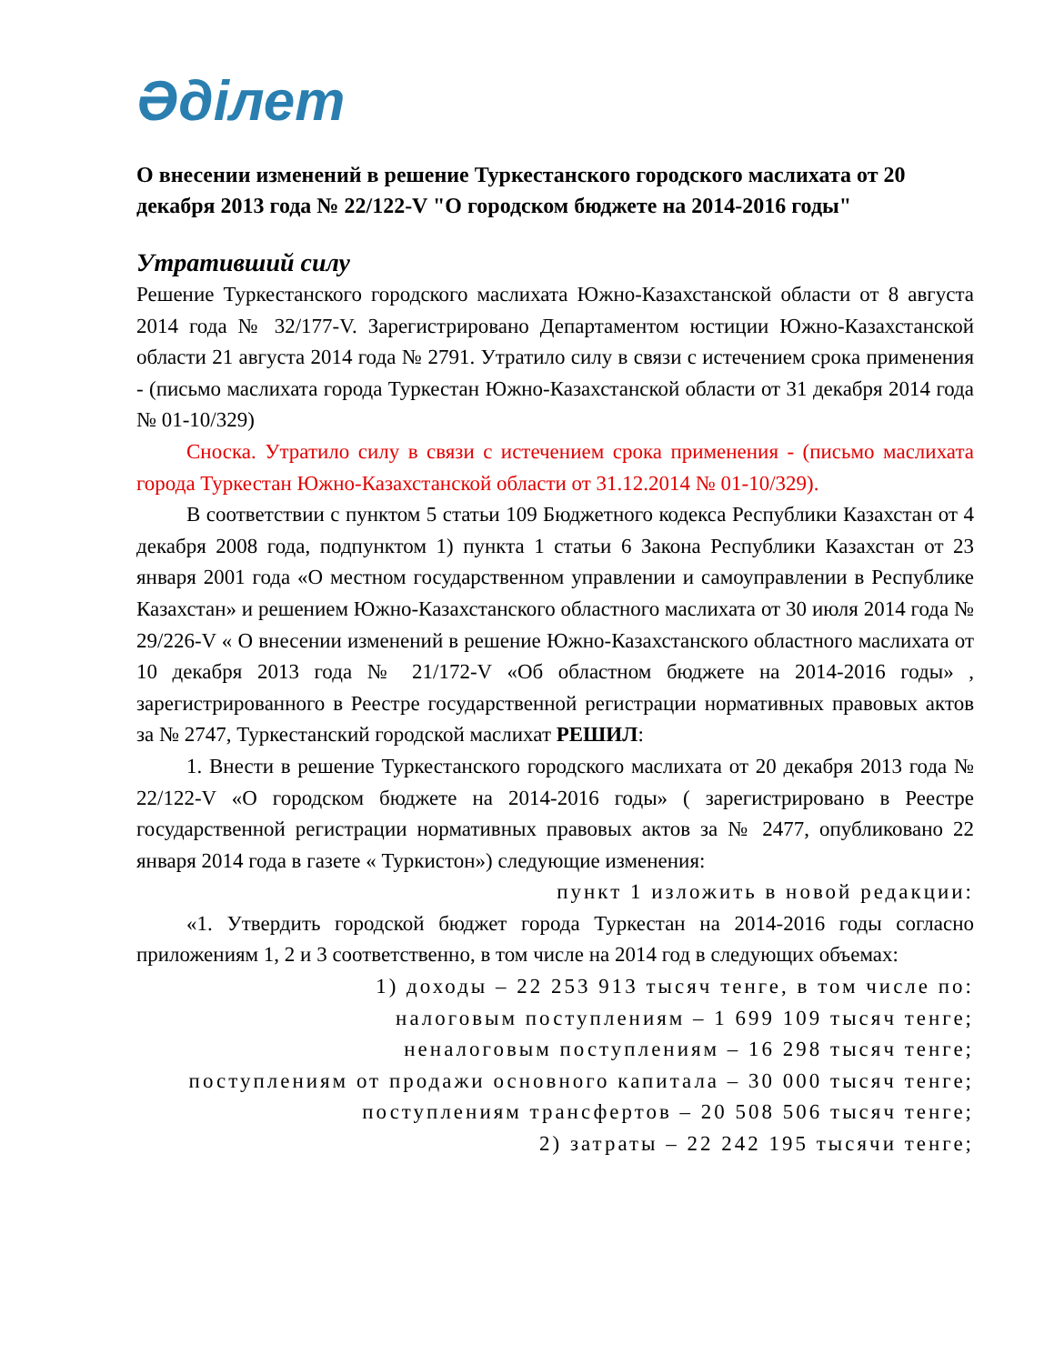Әділет
О внесении изменений в решение Туркестанского городского маслихата от 20 декабря 2013 года № 22/122-V "О городском бюджете на 2014-2016 годы"
Утративший силу
Решение Туркестанского городского маслихата Южно-Казахстанской области от 8 августа 2014 года № 32/177-V. Зарегистрировано Департаментом юстиции Южно-Казахстанской области 21 августа 2014 года № 2791. Утратило силу в связи с истечением срока применения - (письмо маслихата города Туркестан Южно-Казахстанской области от 31 декабря 2014 года № 01-10/329)
Сноска. Утратило силу в связи с истечением срока применения - (письмо маслихата города Туркестан Южно-Казахстанской области от 31.12.2014 № 01-10/329).
В соответствии с пунктом 5 статьи 109 Бюджетного кодекса Республики Казахстан от 4 декабря 2008 года, подпунктом 1) пункта 1 статьи 6 Закона Республики Казахстан от 23 января 2001 года «О местном государственном управлении и самоуправлении в Республике Казахстан» и решением Южно-Казахстанского областного маслихата от 30 июля 2014 года № 29/226-V « О внесении изменений в решение Южно-Казахстанского областного маслихата от 10 декабря 2013 года № 21/172-V «Об областном бюджете на 2014-2016 годы» , зарегистрированного в Реестре государственной регистрации нормативных правовых актов за № 2747, Туркестанский городской маслихат РЕШИЛ:
1. Внести в решение Туркестанского городского маслихата от 20 декабря 2013 года № 22/122-V «О городском бюджете на 2014-2016 годы» ( зарегистрировано в Реестре государственной регистрации нормативных правовых актов за № 2477, опубликовано 22 января 2014 года в газете « Туркистон») следующие изменения:
пункт 1 изложить в новой редакции:
«1. Утвердить городской бюджет города Туркестан на 2014-2016 годы согласно приложениям 1, 2 и 3 соответственно, в том числе на 2014 год в следующих объемах:
1) доходы – 22 253 913 тысяч тенге, в том числе по:
налоговым поступлениям – 1 699 109 тысяч тенге;
неналоговым поступлениям – 16 298 тысяч тенге;
поступлениям от продажи основного капитала – 30 000 тысяч тенге;
поступлениям трансфертов – 20 508 506 тысяч тенге;
2) затраты – 22 242 195 тысячи тенге;